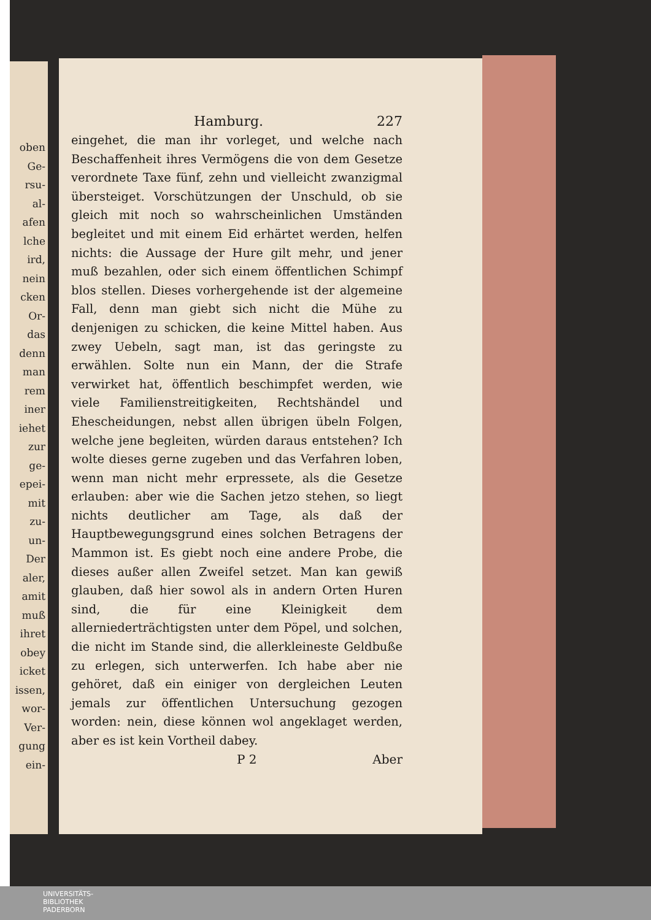oben
Ge-
rsu-
al-
afen
lche
ird,
nein
cken
Or-
das
denn
man
rem
iner
iehet
zur
ge-
epei-
mit
zu-
un-
Der
aler,
amit
muß
ihret
obey
icket
issen,
wor-
Ver-
gung
ein-
Hamburg. 227
eingehet, die man ihr vorleget, und welche nach Beschaffenheit ihres Vermögens die von dem Gesetze verordnete Taxe fünf, zehn und vielleicht zwanzigmal übersteiget. Vorschützungen der Unschuld, ob sie gleich mit noch so wahrscheinlichen Umständen begleitet und mit einem Eid erhärtet werden, helfen nichts: die Aussage der Hure gilt mehr, und jener muß bezahlen, oder sich einem öffentlichen Schimpf blos stellen. Dieses vorhergehende ist der algemeine Fall, denn man giebt sich nicht die Mühe zu denjenigen zu schicken, die keine Mittel haben. Aus zwey Uebeln, sagt man, ist das geringste zu erwählen. Solte nun ein Mann, der die Strafe verwirket hat, öffentlich beschimpfet werden, wie viele Familienstreitigkeiten, Rechtshändel und Ehescheidungen, nebst allen übrigen übeln Folgen, welche jene begleiten, würden daraus entstehen? Ich wolte dieses gerne zugeben und das Verfahren loben, wenn man nicht mehr erpressete, als die Gesetze erlauben: aber wie die Sachen jetzo stehen, so liegt nichts deutlicher am Tage, als daß der Hauptbewegungsgrund eines solchen Betragens der Mammon ist. Es giebt noch eine andere Probe, die dieses außer allen Zweifel setzet. Man kan gewiß glauben, daß hier sowol als in andern Orten Huren sind, die für eine Kleinigkeit dem allerniederträchtigsten unter dem Pöpel, und solchen, die nicht im Stande sind, die allerkleineste Geldbuße zu erlegen, sich unterwerfen. Ich habe aber nie gehöret, daß ein einiger von dergleichen Leuten jemals zur öffentlichen Untersuchung gezogen worden: nein, diese können wol angeklaget werden, aber es ist kein Vortheil dabey.
P 2 Aber
UNIVERSITÄTS-
BIBLIOTHEK
PADERBORN